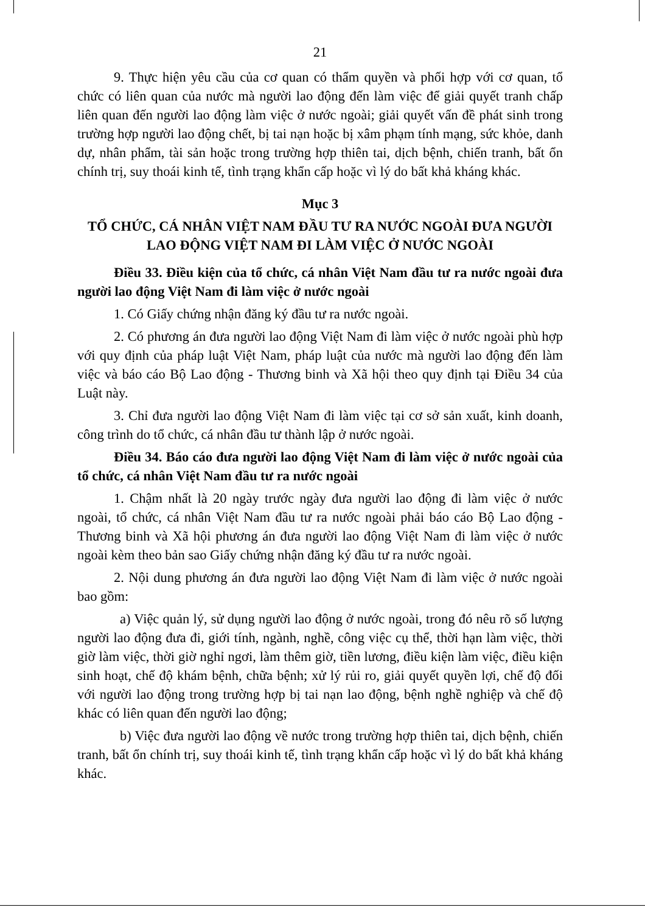21
9. Thực hiện yêu cầu của cơ quan có thẩm quyền và phối hợp với cơ quan, tổ chức có liên quan của nước mà người lao động đến làm việc để giải quyết tranh chấp liên quan đến người lao động làm việc ở nước ngoài; giải quyết vấn đề phát sinh trong trường hợp người lao động chết, bị tai nạn hoặc bị xâm phạm tính mạng, sức khỏe, danh dự, nhân phẩm, tài sản hoặc trong trường hợp thiên tai, dịch bệnh, chiến tranh, bất ổn chính trị, suy thoái kinh tế, tình trạng khẩn cấp hoặc vì lý do bất khả kháng khác.
Mục 3
TỔ CHỨC, CÁ NHÂN VIỆT NAM ĐẦU TƯ RA NƯỚC NGOÀI ĐƯA NGƯỜI LAO ĐỘNG VIỆT NAM ĐI LÀM VIỆC Ở NƯỚC NGOÀI
Điều 33. Điều kiện của tổ chức, cá nhân Việt Nam đầu tư ra nước ngoài đưa người lao động Việt Nam đi làm việc ở nước ngoài
1. Có Giấy chứng nhận đăng ký đầu tư ra nước ngoài.
2. Có phương án đưa người lao động Việt Nam đi làm việc ở nước ngoài phù hợp với quy định của pháp luật Việt Nam, pháp luật của nước mà người lao động đến làm việc và báo cáo Bộ Lao động - Thương binh và Xã hội theo quy định tại Điều 34 của Luật này.
3. Chỉ đưa người lao động Việt Nam đi làm việc tại cơ sở sản xuất, kinh doanh, công trình do tổ chức, cá nhân đầu tư thành lập ở nước ngoài.
Điều 34. Báo cáo đưa người lao động Việt Nam đi làm việc ở nước ngoài của tổ chức, cá nhân Việt Nam đầu tư ra nước ngoài
1. Chậm nhất là 20 ngày trước ngày đưa người lao động đi làm việc ở nước ngoài, tổ chức, cá nhân Việt Nam đầu tư ra nước ngoài phải báo cáo Bộ Lao động - Thương binh và Xã hội phương án đưa người lao động Việt Nam đi làm việc ở nước ngoài kèm theo bản sao Giấy chứng nhận đăng ký đầu tư ra nước ngoài.
2. Nội dung phương án đưa người lao động Việt Nam đi làm việc ở nước ngoài bao gồm:
a) Việc quản lý, sử dụng người lao động ở nước ngoài, trong đó nêu rõ số lượng người lao động đưa đi, giới tính, ngành, nghề, công việc cụ thể, thời hạn làm việc, thời giờ làm việc, thời giờ nghỉ ngơi, làm thêm giờ, tiền lương, điều kiện làm việc, điều kiện sinh hoạt, chế độ khám bệnh, chữa bệnh; xử lý rủi ro, giải quyết quyền lợi, chế độ đối với người lao động trong trường hợp bị tai nạn lao động, bệnh nghề nghiệp và chế độ khác có liên quan đến người lao động;
b) Việc đưa người lao động về nước trong trường hợp thiên tai, dịch bệnh, chiến tranh, bất ổn chính trị, suy thoái kinh tế, tình trạng khẩn cấp hoặc vì lý do bất khả kháng khác.